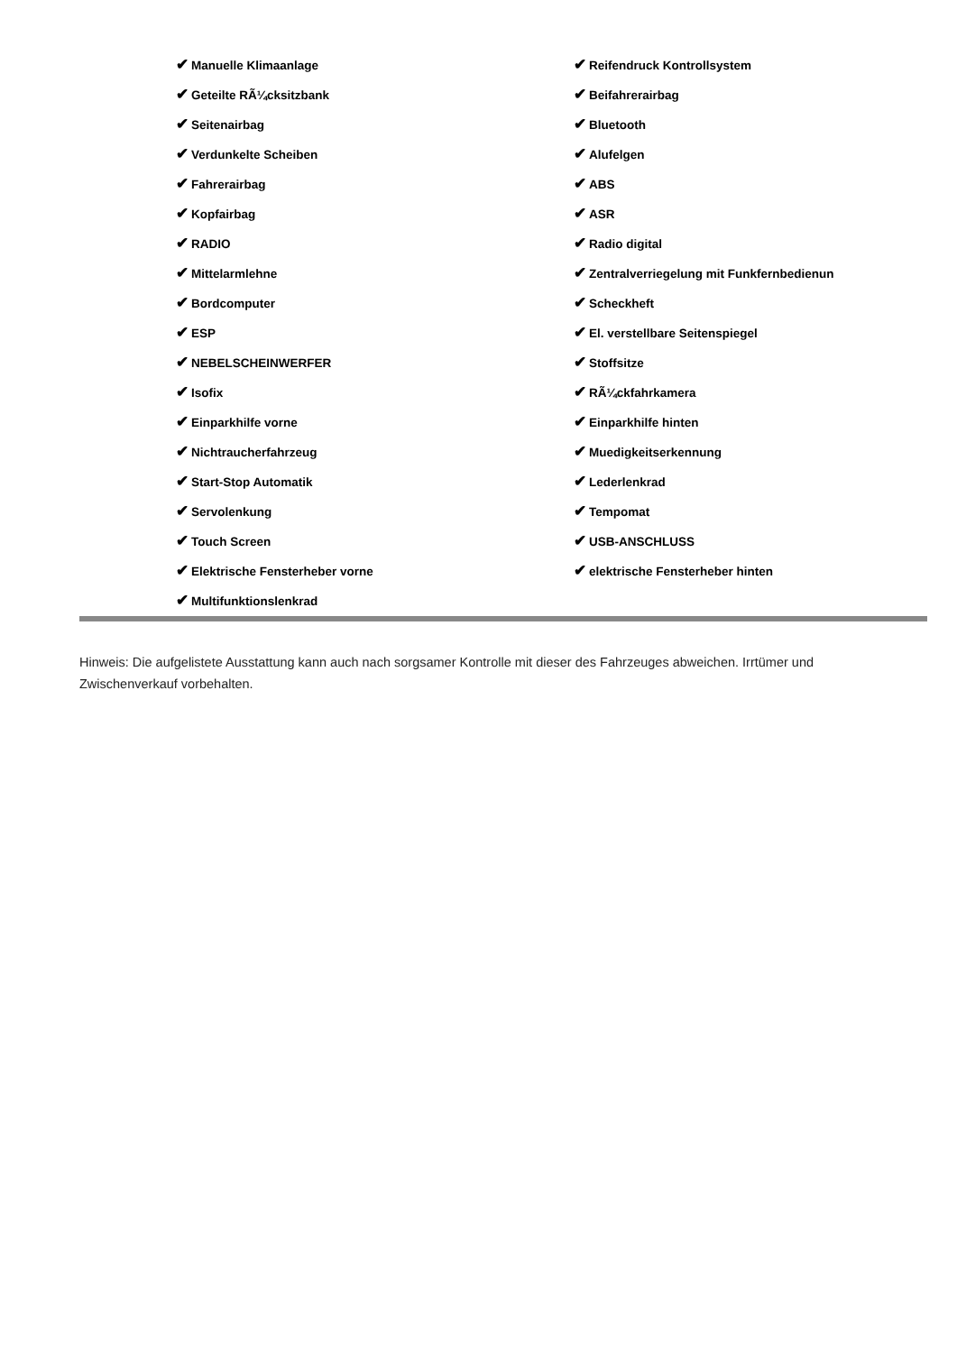| ✔ Manuelle Klimaanlage | ✔ Reifendruck Kontrollsystem |
| ✔ Geteilte RÃ¼cksitzbank | ✔ Beifahrerairbag |
| ✔ Seitenairbag | ✔ Bluetooth |
| ✔ Verdunkelte Scheiben | ✔ Alufelgen |
| ✔ Fahrerairbag | ✔ ABS |
| ✔ Kopfairbag | ✔ ASR |
| ✔ RADIO | ✔ Radio digital |
| ✔ Mittelarmlehne | ✔ Zentralverriegelung mit Funkfernbedienun |
| ✔ Bordcomputer | ✔ Scheckheft |
| ✔ ESP | ✔ El. verstellbare Seitenspiegel |
| ✔ NEBELSCHEINWERFER | ✔ Stoffsitze |
| ✔ Isofix | ✔ RÃ¼ckfahrkamera |
| ✔ Einparkhilfe vorne | ✔ Einparkhilfe hinten |
| ✔ Nichtraucherfahrzeug | ✔ Muedigkeitserkennung |
| ✔ Start-Stop Automatik | ✔ Lederlenkrad |
| ✔ Servolenkung | ✔ Tempomat |
| ✔ Touch Screen | ✔ USB-ANSCHLUSS |
| ✔ Elektrische Fensterheber vorne | ✔ elektrische Fensterheber hinten |
| ✔ Multifunktionslenkrad | |
Hinweis: Die aufgelistete Ausstattung kann auch nach sorgsamer Kontrolle mit dieser des Fahrzeuges abweichen. Irrtümer und Zwischenverkauf vorbehalten.